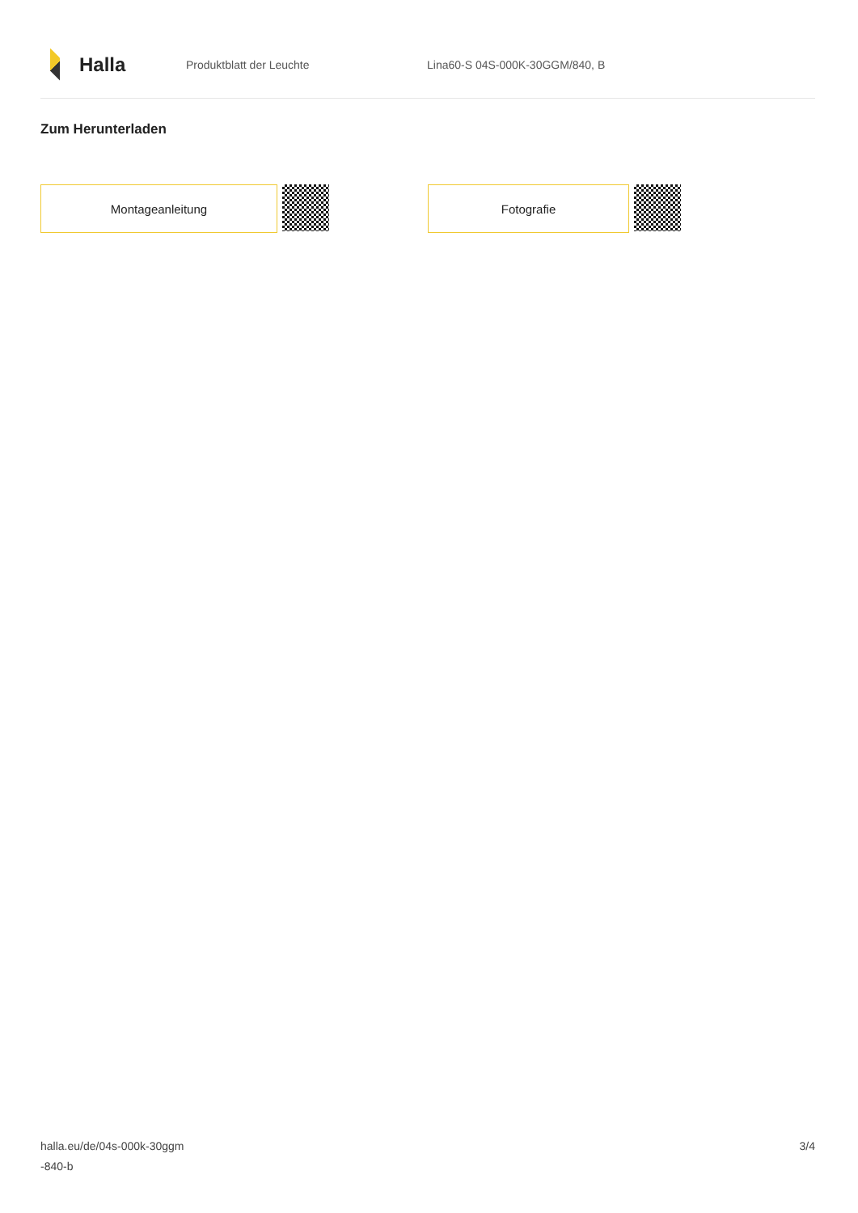Halla
Produktblatt der Leuchte Lina60-S 04S-000K-30GGM/840, B
Zum Herunterladen
Montageanleitung Fotografie
halla.eu/de/04s-000k-30ggm
-840-b
3/4